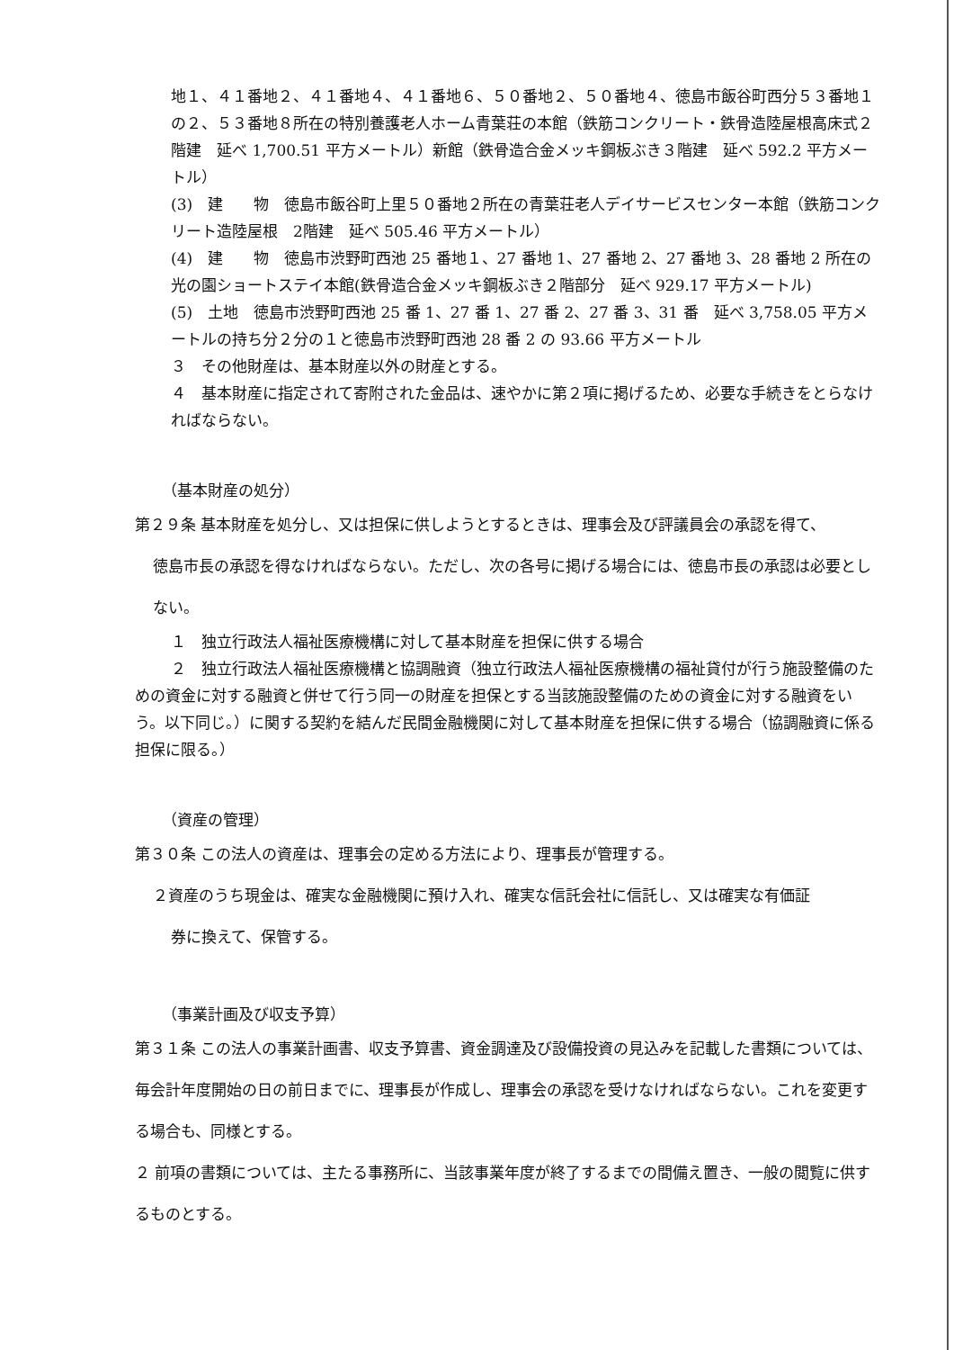地１、４１番地２、４１番地４、４１番地６、５０番地２、５０番地４、徳島市飯谷町西分５３番地１の２、５３番地８所在の特別養護老人ホーム青葉荘の本館（鉄筋コンクリート・鉄骨造陸屋根高床式２階建　延べ 1,700.51 平方メートル）新館（鉄骨造合金メッキ鋼板ぶき３階建　延べ 592.2 平方メートル）
(3)　建　　物　徳島市飯谷町上里５０番地２所在の青葉荘老人デイサービスセンター本館（鉄筋コンクリート造陸屋根　2階建　延べ 505.46 平方メートル）
(4)　建　　物　徳島市渋野町西池 25 番地１、27 番地 1、27 番地 2、27 番地 3、28 番地 2 所在の光の園ショートステイ本館(鉄骨造合金メッキ鋼板ぶき２階部分　延べ 929.17 平方メートル)
(5)　土地　徳島市渋野町西池 25 番 1、27 番 1、27 番 2、27 番 3、31 番　延べ 3,758.05 平方メートルの持ち分２分の１と徳島市渋野町西池 28 番 2 の 93.66 平方メートル
３　その他財産は、基本財産以外の財産とする。
４　基本財産に指定されて寄附された金品は、速やかに第２項に掲げるため、必要な手続きをとらなければならない。
（基本財産の処分）
第２９条 基本財産を処分し、又は担保に供しようとするときは、理事会及び評議員会の承認を得て、
徳島市長の承認を得なければならない。ただし、次の各号に掲げる場合には、徳島市長の承認は必要としない。
１　独立行政法人福祉医療機構に対して基本財産を担保に供する場合
２　独立行政法人福祉医療機構と協調融資（独立行政法人福祉医療機構の福祉貸付が行う施設整備のための資金に対する融資と併せて行う同一の財産を担保とする当該施設整備のための資金に対する融資をいう。以下同じ。）に関する契約を結んだ民間金融機関に対して基本財産を担保に供する場合（協調融資に係る担保に限る。）
（資産の管理）
第３０条 この法人の資産は、理事会の定める方法により、理事長が管理する。
２資産のうち現金は、確実な金融機関に預け入れ、確実な信託会社に信託し、又は確実な有価証
券に換えて、保管する。
（事業計画及び収支予算）
第３１条 この法人の事業計画書、収支予算書、資金調達及び設備投資の見込みを記載した書類については、毎会計年度開始の日の前日までに、理事長が作成し、理事会の承認を受けなければならない。これを変更する場合も、同様とする。
２ 前項の書類については、主たる事務所に、当該事業年度が終了するまでの間備え置き、一般の閲覧に供するものとする。